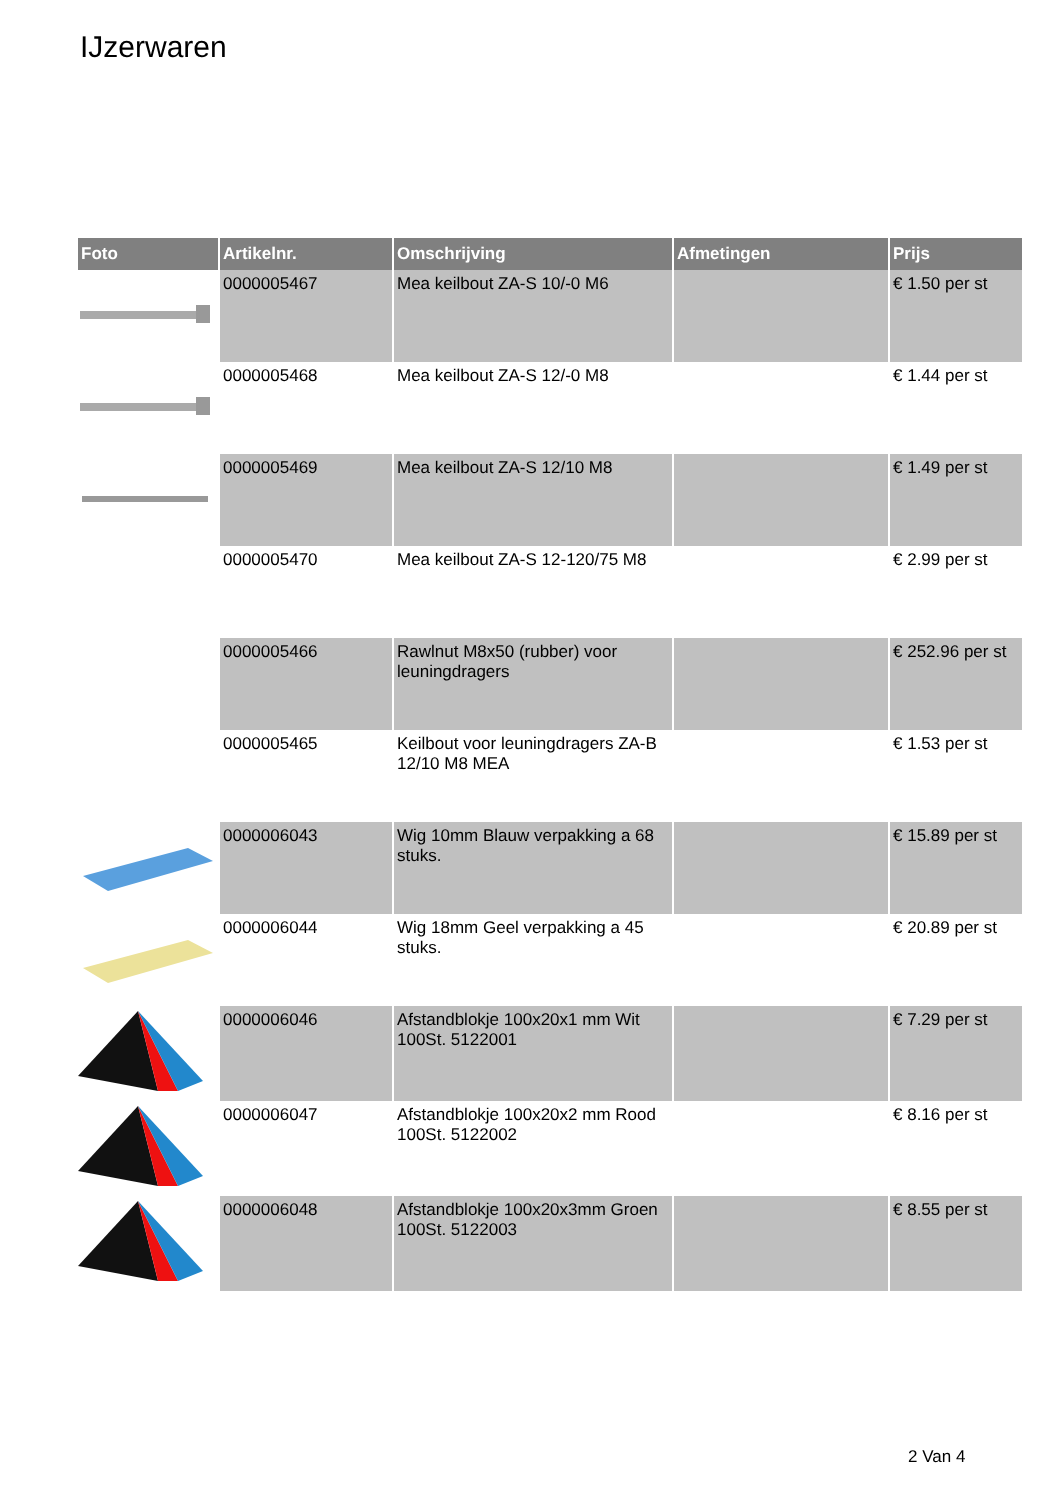IJzerwaren
| Foto | Artikelnr. | Omschrijving | Afmetingen | Prijs |
| --- | --- | --- | --- | --- |
| | 0000005467 | Mea keilbout ZA-S 10/-0 M6 | | € 1.50 per st |
| | 0000005468 | Mea keilbout ZA-S 12/-0 M8 | | € 1.44 per st |
| | 0000005469 | Mea keilbout ZA-S 12/10 M8 | | € 1.49 per st |
| | 0000005470 | Mea keilbout ZA-S 12-120/75 M8 | | € 2.99 per st |
| | 0000005466 | Rawlnut M8x50 (rubber) voor leuningdragers | | € 252.96 per st |
| | 0000005465 | Keilbout voor leuningdragers ZA-B 12/10 M8 MEA | | € 1.53 per st |
| | 0000006043 | Wig 10mm Blauw verpakking a 68 stuks. | | € 15.89 per st |
| | 0000006044 | Wig 18mm Geel verpakking a 45 stuks. | | € 20.89 per st |
| | 0000006046 | Afstandblokje 100x20x1 mm Wit 100St. 5122001 | | € 7.29 per st |
| | 0000006047 | Afstandblokje 100x20x2 mm Rood 100St. 5122002 | | € 8.16 per st |
| | 0000006048 | Afstandblokje 100x20x3mm Groen 100St. 5122003 | | € 8.55 per st |
2 Van 4